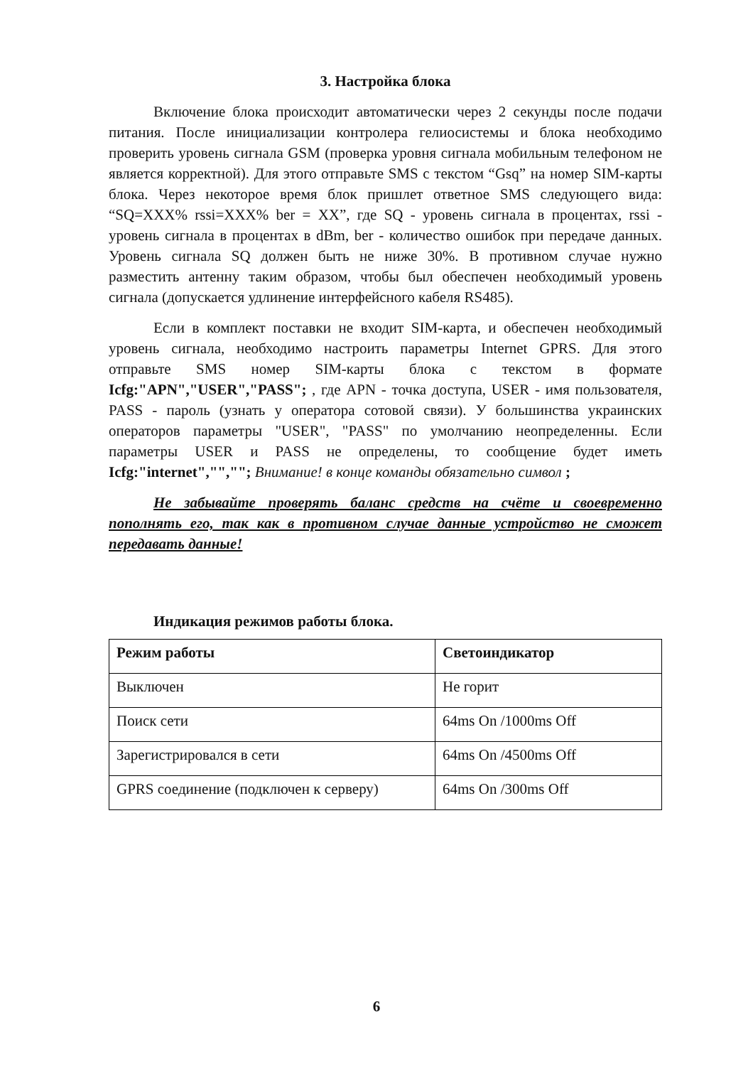3. Настройка блока
Включение блока происходит автоматически через 2 секунды после подачи питания. После инициализации контролера гелиосистемы и блока необходимо проверить уровень сигнала GSM (проверка уровня сигнала мобильным телефоном не является корректной). Для этого отправьте SMS с текстом “Gsq” на номер SIM-карты блока. Через некоторое время блок пришлет ответное SMS следующего вида: “SQ=XXX% rssi=XXX% ber = XX”, где SQ - уровень сигнала в процентах, rssi - уровень сигнала в процентах в dBm, ber - количество ошибок при передаче данных. Уровень сигнала SQ должен быть не ниже 30%. В противном случае нужно разместить антенну таким образом, чтобы был обеспечен необходимый уровень сигнала (допускается удлинение интерфейсного кабеля RS485).
Если в комплект поставки не входит SIM-карта, и обеспечен необходимый уровень сигнала, необходимо настроить параметры Internet GPRS. Для этого отправьте SMS номер SIM-карты блока с текстом в формате Icfg:"APN","USER","PASS"; , где APN - точка доступа, USER - имя пользователя, PASS - пароль (узнать у оператора сотовой связи). У большинства украинских операторов параметры "USER", "PASS" по умолчанию неопределенны. Если параметры USER и PASS не определены, то сообщение будет иметь Icfg:"internet","",""; Внимание! в конце команды обязательно символ ;
Не забывайте проверять баланс средств на счёте и своевременно пополнять его, так как в противном случае данные устройство не сможет передавать данные!
Индикация режимов работы блока.
| Режим работы | Светоиндикатор |
| --- | --- |
| Выключен | Не горит |
| Поиск сети | 64ms On /1000ms Off |
| Зарегистрировался в сети | 64ms On /4500ms Off |
| GPRS соединение (подключен к серверу) | 64ms On /300ms Off |
6